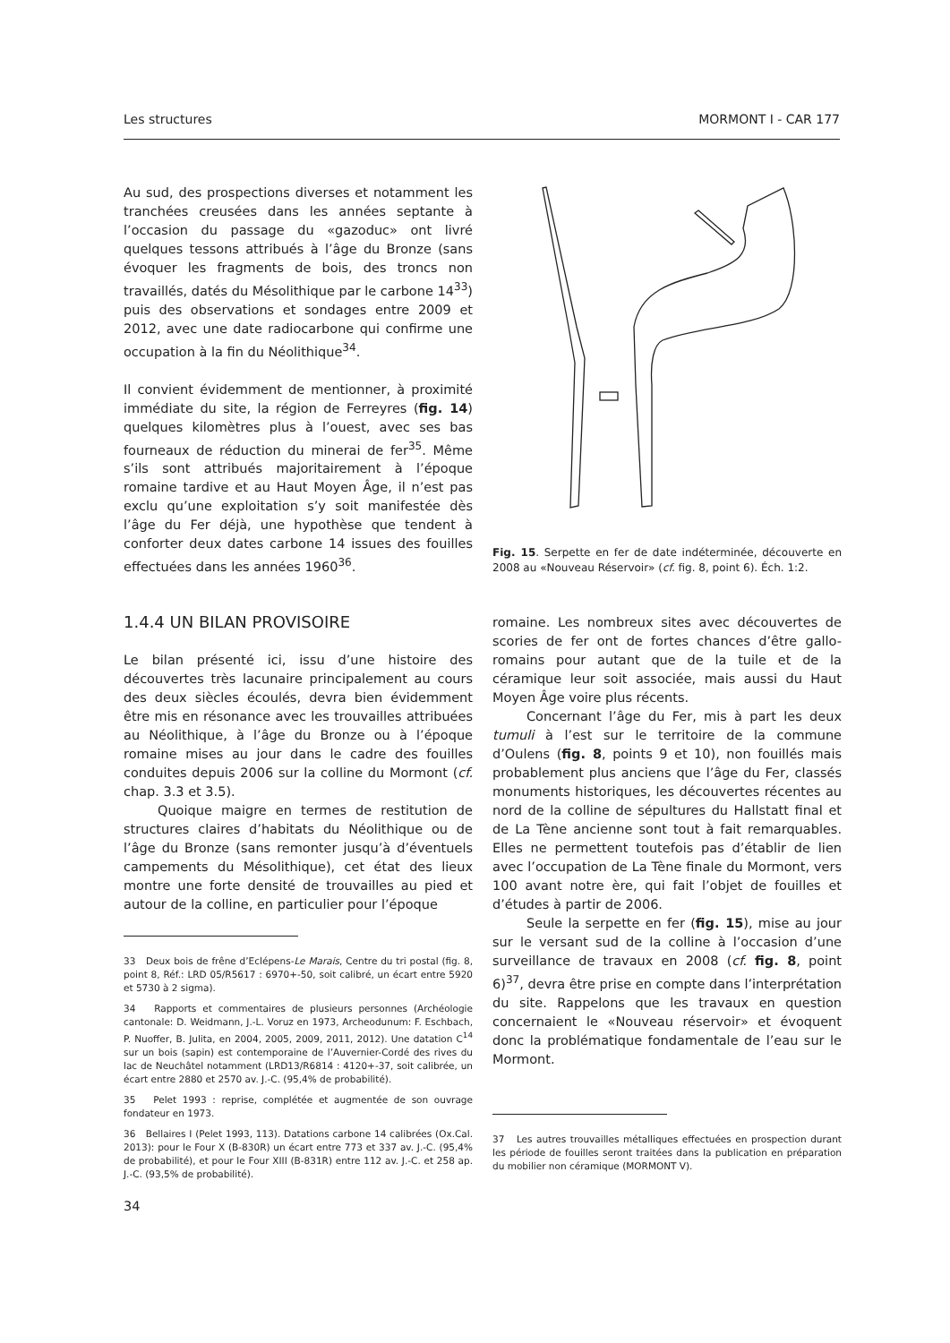Les structures MORMONT I - CAR 177
Au sud, des prospections diverses et notamment les tranchées creusées dans les années septante à l’occasion du passage du «gazoduc» ont livré quelques tessons attribués à l’âge du Bronze (sans évoquer les fragments de bois, des troncs non travaillés, datés du Mésolithique par le carbone 14<sup>33</sup>) puis des observations et sondages entre 2009 et 2012, avec une date radiocarbone qui confirme une occupation à la fin du Néolithique<sup>34</sup>.
Il convient évidemment de mentionner, à proximité immédiate du site, la région de Ferreyres (fig. 14) quelques kilomètres plus à l’ouest, avec ses bas fourneaux de réduction du minerai de fer<sup>35</sup>. Même s’ils sont attribués majoritairement à l’époque romaine tardive et au Haut Moyen Âge, il n’est pas exclu qu’une exploitation s’y soit manifestée dès l’âge du Fer déjà, une hypothèse que tendent à conforter deux dates carbone 14 issues des fouilles effectuées dans les années 1960<sup>36</sup>.
1.4.4 UN BILAN PROVISOIRE
Le bilan présenté ici, issu d’une histoire des découvertes très lacunaire principalement au cours des deux siècles écoulés, devra bien évidemment être mis en résonance avec les trouvailles attribuées au Néolithique, à l’âge du Bronze ou à l’époque romaine mises au jour dans le cadre des fouilles conduites depuis 2006 sur la colline du Mormont (cf. chap. 3.3 et 3.5).
Quoique maigre en termes de restitution de structures claires d’habitats du Néolithique ou de l’âge du Bronze (sans remonter jusqu’à d’éventuels campements du Mésolithique), cet état des lieux montre une forte densité de trouvailles au pied et autour de la colline, en particulier pour l’époque
33 Deux bois de frêne d’Eclépens-Le Marais, Centre du tri postal (fig. 8, point 8, Réf.: LRD 05/R5617 : 6970+-50, soit calibré, un écart entre 5920 et 5730 à 2 sigma).
34 Rapports et commentaires de plusieurs personnes (Archéologie cantonale: D. Weidmann, J.-L. Voruz en 1973, Archeodunum: F. Eschbach, P. Nuoffer, B. Julita, en 2004, 2005, 2009, 2011, 2012). Une datation C<sup>14</sup> sur un bois (sapin) est contemporaine de l’Auvernier-Cordé des rives du lac de Neuchâtel notamment (LRD13/R6814 : 4120+-37, soit calibrée, un écart entre 2880 et 2570 av. J.-C. (95,4% de probabilité).
35 Pelet 1993 : reprise, complétée et augmentée de son ouvrage fondateur en 1973.
36 Bellaires I (Pelet 1993, 113). Datations carbone 14 calibrées (Ox.Cal. 2013): pour le Four X (B-830R) un écart entre 773 et 337 av. J.-C. (95,4% de probabilité), et pour le Four XIII (B-831R) entre 112 av. J.-C. et 258 ap. J.-C. (93,5% de probabilité).
34
Fig. 15. Serpette en fer de date indéterminée, découverte en 2008 au «Nouveau Réservoir» (cf. fig. 8, point 6). Éch. 1:2.
romaine. Les nombreux sites avec découvertes de scories de fer ont de fortes chances d’être gallo-romains pour autant que de la tuile et de la céramique leur soit associée, mais aussi du Haut Moyen Âge voire plus récents.
Concernant l’âge du Fer, mis à part les deux tumuli à l’est sur le territoire de la commune d’Oulens (fig. 8, points 9 et 10), non fouillés mais probablement plus anciens que l’âge du Fer, classés monuments historiques, les découvertes récentes au nord de la colline de sépultures du Hallstatt final et de La Tène ancienne sont tout à fait remarquables. Elles ne permettent toutefois pas d’établir de lien avec l’occupation de La Tène finale du Mormont, vers 100 avant notre ère, qui fait l’objet de fouilles et d’études à partir de 2006.
Seule la serpette en fer (fig. 15), mise au jour sur le versant sud de la colline à l’occasion d’une surveillance de travaux en 2008 (cf. fig. 8, point 6)<sup>37</sup>, devra être prise en compte dans l’interprétation du site. Rappelons que les travaux en question concernaient le «Nouveau réservoir» et évoquent donc la problématique fondamentale de l’eau sur le Mormont.
37 Les autres trouvailles métalliques effectuées en prospection durant les période de fouilles seront traitées dans la publication en préparation du mobilier non céramique (MORMONT V).